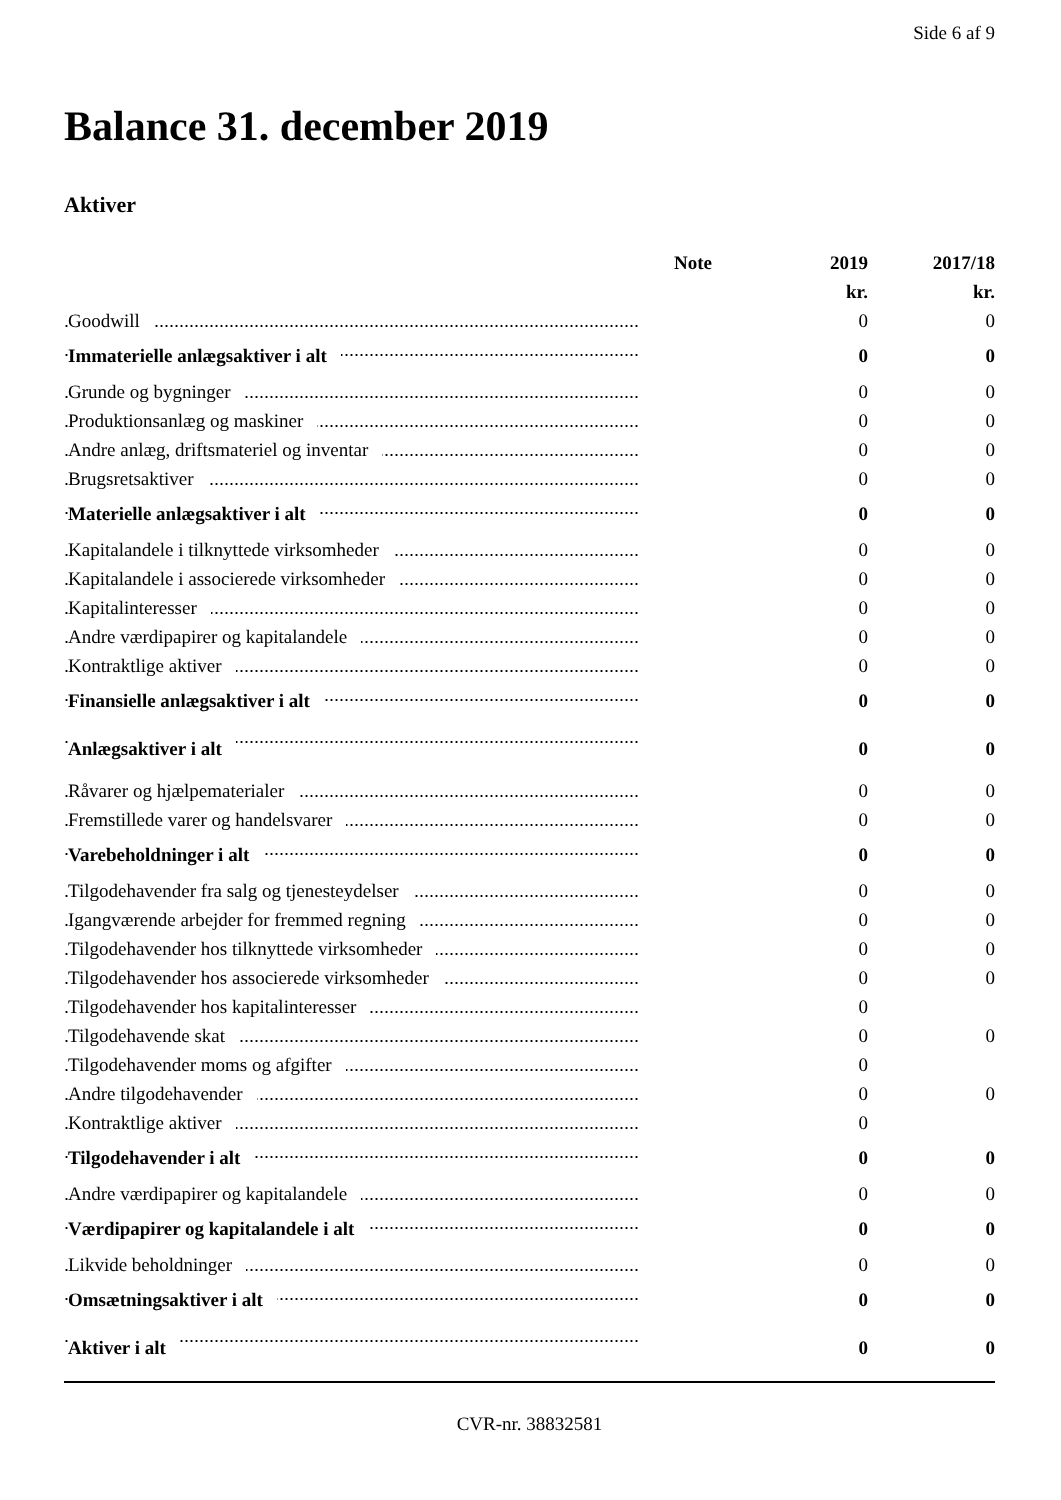Side 6 af 9
Balance 31. december 2019
Aktiver
| | Note | 2019 | 2017/18 |
| --- | --- | --- | --- |
| | | kr. | kr. |
| Goodwill | | 0 | 0 |
| Immaterielle anlægsaktiver i alt | | 0 | 0 |
| Grunde og bygninger | | 0 | 0 |
| Produktionsanlæg og maskiner | | 0 | 0 |
| Andre anlæg, driftsmateriel og inventar | | 0 | 0 |
| Brugsretsaktiver | | 0 | 0 |
| Materielle anlægsaktiver i alt | | 0 | 0 |
| Kapitalandele i tilknyttede virksomheder | | 0 | 0 |
| Kapitalandele i associerede virksomheder | | 0 | 0 |
| Kapitalinteresser | | 0 | 0 |
| Andre værdipapirer og kapitalandele | | 0 | 0 |
| Kontraktlige aktiver | | 0 | 0 |
| Finansielle anlægsaktiver i alt | | 0 | 0 |
| Anlægsaktiver i alt | | 0 | 0 |
| Råvarer og hjælpematerialer | | 0 | 0 |
| Fremstillede varer og handelsvarer | | 0 | 0 |
| Varebeholdninger i alt | | 0 | 0 |
| Tilgodehavender fra salg og tjenesteydelser | | 0 | 0 |
| Igangværende arbejder for fremmed regning | | 0 | 0 |
| Tilgodehavender hos tilknyttede virksomheder | | 0 | 0 |
| Tilgodehavender hos associerede virksomheder | | 0 | 0 |
| Tilgodehavender hos kapitalinteresser | | 0 | |
| Tilgodehavende skat | | 0 | 0 |
| Tilgodehavender moms og afgifter | | 0 | |
| Andre tilgodehavender | | 0 | 0 |
| Kontraktlige aktiver | | 0 | |
| Tilgodehavender i alt | | 0 | 0 |
| Andre værdipapirer og kapitalandele | | 0 | 0 |
| Værdipapirer og kapitalandele i alt | | 0 | 0 |
| Likvide beholdninger | | 0 | 0 |
| Omsætningsaktiver i alt | | 0 | 0 |
| Aktiver i alt | | 0 | 0 |
CVR-nr. 38832581